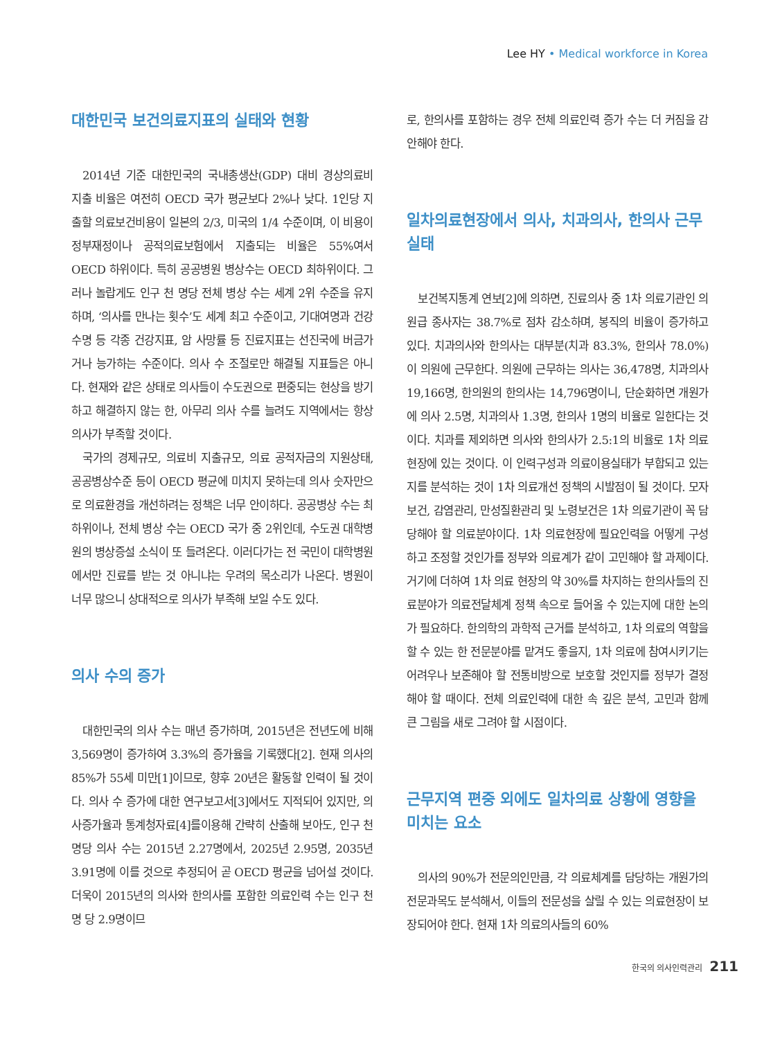Lee HY • Medical workforce in Korea
대한민국 보건의료지표의 실태와 현황
2014년 기준 대한민국의 국내총생산(GDP) 대비 경상의료비 지출 비율은 여전히 OECD 국가 평균보다 2%나 낮다. 1인당 지출할 의료보건비용이 일본의 2/3, 미국의 1/4 수준이며, 이 비용이 정부재정이나 공적의료보험에서 지출되는 비율은 55%여서 OECD 하위이다. 특히 공공병원 병상수는 OECD 최하위이다. 그러나 놀랍게도 인구 천 명당 전체 병상 수는 세계 2위 수준을 유지하며, ‘의사를 만나는 횟수’도 세계 최고 수준이고, 기대여명과 건강수명 등 각종 건강지표, 암 사망률 등 진료지표는 선진국에 버금가거나 능가하는 수준이다. 의사 수 조절로만 해결될 지표들은 아니다. 현재와 같은 상태로 의사들이 수도권으로 편중되는 현상을 방기하고 해결하지 않는 한, 아무리 의사 수를 늘려도 지역에서는 항상 의사가 부족할 것이다.
국가의 경제규모, 의료비 지출규모, 의료 공적자금의 지원상태, 공공병상수준 등이 OECD 평균에 미치지 못하는데 의사 숫자만으로 의료환경을 개선하려는 정책은 너무 안이하다. 공공병상 수는 최하위이나, 전체 병상 수는 OECD 국가 중 2위인데, 수도권 대학병원의 병상증설 소식이 또 들려온다. 이러다가는 전 국민이 대학병원에서만 진료를 받는 것 아니냐는 우려의 목소리가 나온다. 병원이 너무 많으니 상대적으로 의사가 부족해 보일 수도 있다.
의사 수의 증가
대한민국의 의사 수는 매년 증가하며, 2015년은 전년도에 비해 3,569명이 증가하여 3.3%의 증가율을 기록했다[2]. 현재 의사의 85%가 55세 미만[1]이므로, 향후 20년은 활동할 인력이 될 것이다. 의사 수 증가에 대한 연구보고서[3]에서도 지적되어 있지만, 의사증가율과 통계청자료[4]를이용해 간략히 산출해 보아도, 인구 천 명당 의사 수는 2015년 2.27명에서, 2025년 2.95명, 2035년 3.91명에 이를 것으로 추정되어 곧 OECD 평균을 넘어설 것이다. 더욱이 2015년의 의사와 한의사를 포함한 의료인력 수는 인구 천명 당 2.9명이므
로, 한의사를 포함하는 경우 전체 의료인력 증가 수는 더 커짐을 감안해야 한다.
일차의료현장에서 의사, 치과의사, 한의사 근무실태
보건복지통계 연보[2]에 의하면, 진료의사 중 1차 의료기관인 의원급 종사자는 38.7%로 점차 감소하며, 봉직의 비율이 증가하고 있다. 치과의사와 한의사는 대부분(치과 83.3%, 한의사 78.0%)이 의원에 근무한다. 의원에 근무하는 의사는 36,478명, 치과의사 19,166명, 한의원의 한의사는 14,796명이니, 단순화하면 개원가에 의사 2.5명, 치과의사 1.3명, 한의사 1명의 비율로 일한다는 것이다. 치과를 제외하면 의사와 한의사가 2.5:1의 비율로 1차 의료현장에 있는 것이다. 이 인력구성과 의료이용실태가 부합되고 있는지를 분석하는 것이 1차 의료개선 정책의 시발점이 될 것이다. 모자보건, 감염관리, 만성질환관리 및 노령보건은 1차 의료기관이 꼭 담당해야 할 의료분야이다. 1차 의료현장에 필요인력을 어떻게 구성하고 조정할 것인가를 정부와 의료계가 같이 고민해야 할 과제이다. 거기에 더하여 1차 의료 현장의 약 30%를 차지하는 한의사들의 진료분야가 의료전달체계 정책 속으로 들어올 수 있는지에 대한 논의가 필요하다. 한의학의 과학적 근거를 분석하고, 1차 의료의 역할을 할 수 있는 한 전문분야를 맡겨도 좋을지, 1차 의료에 참여시키기는 어려우나 보존해야 할 전통비방으로 보호할 것인지를 정부가 결정해야 할 때이다. 전체 의료인력에 대한 속 깊은 분석, 고민과 함께 큰 그림을 새로 그려야 할 시점이다.
근무지역 편중 외에도 일차의료 상황에 영향을 미치는 요소
의사의 90%가 전문의인만큼, 각 의료체계를 담당하는 개원가의 전문과목도 분석해서, 이들의 전문성을 살릴 수 있는 의료현장이 보장되어야 한다. 현재 1차 의료의사들의 60%
한국의 의사인력관리 211